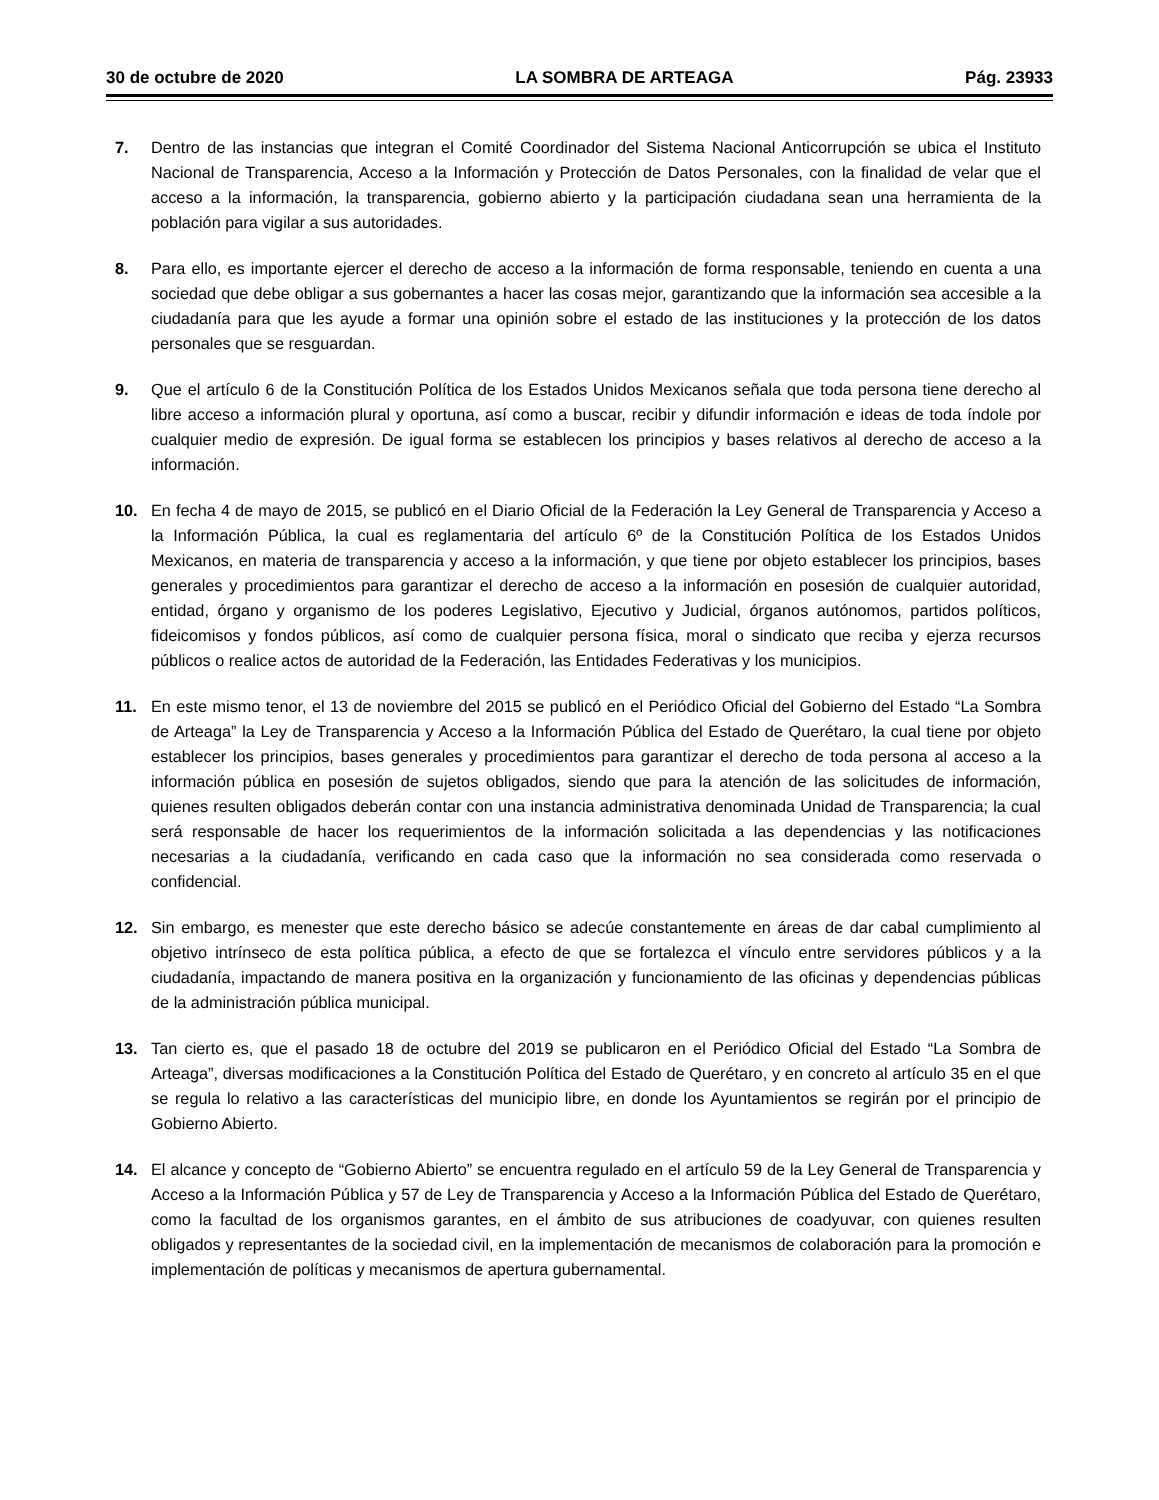30 de octubre de 2020 LA SOMBRA DE ARTEAGA Pág. 23933
7. Dentro de las instancias que integran el Comité Coordinador del Sistema Nacional Anticorrupción se ubica el Instituto Nacional de Transparencia, Acceso a la Información y Protección de Datos Personales, con la finalidad de velar que el acceso a la información, la transparencia, gobierno abierto y la participación ciudadana sean una herramienta de la población para vigilar a sus autoridades.
8. Para ello, es importante ejercer el derecho de acceso a la información de forma responsable, teniendo en cuenta a una sociedad que debe obligar a sus gobernantes a hacer las cosas mejor, garantizando que la información sea accesible a la ciudadanía para que les ayude a formar una opinión sobre el estado de las instituciones y la protección de los datos personales que se resguardan.
9. Que el artículo 6 de la Constitución Política de los Estados Unidos Mexicanos señala que toda persona tiene derecho al libre acceso a información plural y oportuna, así como a buscar, recibir y difundir información e ideas de toda índole por cualquier medio de expresión. De igual forma se establecen los principios y bases relativos al derecho de acceso a la información.
10. En fecha 4 de mayo de 2015, se publicó en el Diario Oficial de la Federación la Ley General de Transparencia y Acceso a la Información Pública, la cual es reglamentaria del artículo 6º de la Constitución Política de los Estados Unidos Mexicanos, en materia de transparencia y acceso a la información, y que tiene por objeto establecer los principios, bases generales y procedimientos para garantizar el derecho de acceso a la información en posesión de cualquier autoridad, entidad, órgano y organismo de los poderes Legislativo, Ejecutivo y Judicial, órganos autónomos, partidos políticos, fideicomisos y fondos públicos, así como de cualquier persona física, moral o sindicato que reciba y ejerza recursos públicos o realice actos de autoridad de la Federación, las Entidades Federativas y los municipios.
11. En este mismo tenor, el 13 de noviembre del 2015 se publicó en el Periódico Oficial del Gobierno del Estado “La Sombra de Arteaga” la Ley de Transparencia y Acceso a la Información Pública del Estado de Querétaro, la cual tiene por objeto establecer los principios, bases generales y procedimientos para garantizar el derecho de toda persona al acceso a la información pública en posesión de sujetos obligados, siendo que para la atención de las solicitudes de información, quienes resulten obligados deberán contar con una instancia administrativa denominada Unidad de Transparencia; la cual será responsable de hacer los requerimientos de la información solicitada a las dependencias y las notificaciones necesarias a la ciudadanía, verificando en cada caso que la información no sea considerada como reservada o confidencial.
12. Sin embargo, es menester que este derecho básico se adecúe constantemente en áreas de dar cabal cumplimiento al objetivo intrínseco de esta política pública, a efecto de que se fortalezca el vínculo entre servidores públicos y a la ciudadanía, impactando de manera positiva en la organización y funcionamiento de las oficinas y dependencias públicas de la administración pública municipal.
13. Tan cierto es, que el pasado 18 de octubre del 2019 se publicaron en el Periódico Oficial del Estado “La Sombra de Arteaga”, diversas modificaciones a la Constitución Política del Estado de Querétaro, y en concreto al artículo 35 en el que se regula lo relativo a las características del municipio libre, en donde los Ayuntamientos se regirán por el principio de Gobierno Abierto.
14. El alcance y concepto de “Gobierno Abierto” se encuentra regulado en el artículo 59 de la Ley General de Transparencia y Acceso a la Información Pública y 57 de Ley de Transparencia y Acceso a la Información Pública del Estado de Querétaro, como la facultad de los organismos garantes, en el ámbito de sus atribuciones de coadyuvar, con quienes resulten obligados y representantes de la sociedad civil, en la implementación de mecanismos de colaboración para la promoción e implementación de políticas y mecanismos de apertura gubernamental.